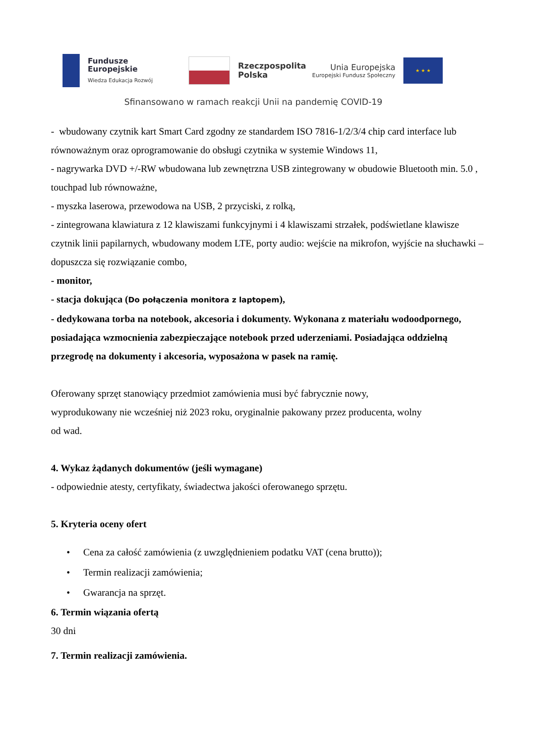Fundusze
Europejskie
Wiedza Edukacja Rozwój
Rzeczpospolita
Polska
Unia Europejska
Europejski Fundusz Społeczny
★ ★ ★
Sfinansowano w ramach reakcji Unii na pandemię COVID-19
- wbudowany czytnik kart Smart Card zgodny ze standardem ISO 7816-1/2/3/4 chip card interface lub równoważnym oraz oprogramowanie do obsługi czytnika w systemie Windows 11,
- nagrywarka DVD +/-RW wbudowana lub zewnętrzna USB zintegrowany w obudowie Bluetooth min. 5.0 , touchpad lub równoważne,
- myszka laserowa, przewodowa na USB, 2 przyciski, z rolką,
- zintegrowana klawiatura z 12 klawiszami funkcyjnymi i 4 klawiszami strzałek, podświetlane klawisze czytnik linii papilarnych, wbudowany modem LTE, porty audio: wejście na mikrofon, wyjście na słuchawki – dopuszcza się rozwiązanie combo,
- monitor,
- stacja dokująca (Do połączenia monitora z laptopem),
- dedykowana torba na notebook, akcesoria i dokumenty. Wykonana z materiału wodoodpornego, posiadająca wzmocnienia zabezpieczające notebook przed uderzeniami. Posiadająca oddzielną przegrodę na dokumenty i akcesoria, wyposażona w pasek na ramię.
Oferowany sprzęt stanowiący przedmiot zamówienia musi być fabrycznie nowy,
wyprodukowany nie wcześniej niż 2023 roku, oryginalnie pakowany przez producenta, wolny
od wad.
4. Wykaz żądanych dokumentów (jeśli wymagane)
- odpowiednie atesty, certyfikaty, świadectwa jakości oferowanego sprzętu.
5. Kryteria oceny ofert
• Cena za całość zamówienia (z uwzględnieniem podatku VAT (cena brutto));
• Termin realizacji zamówienia;
• Gwarancja na sprzęt.
6. Termin wiązania ofertą
30 dni
7. Termin realizacji zamówienia.